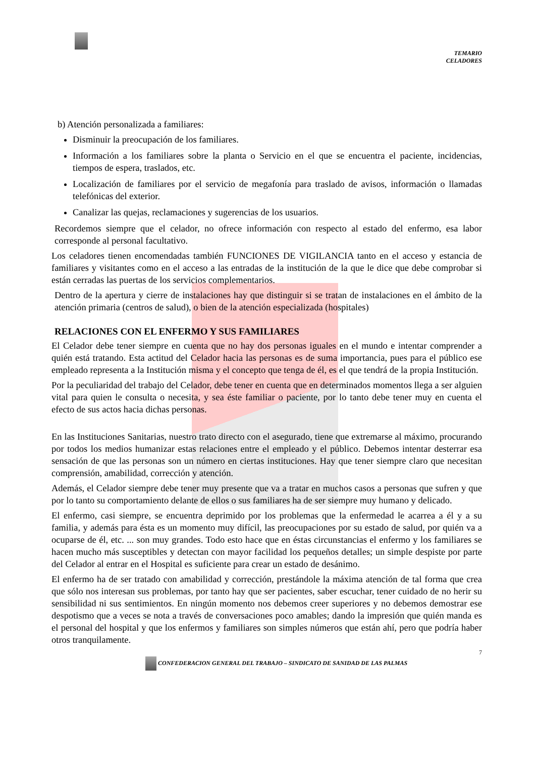TEMARIO
CELADORES
b) Atención personalizada a familiares:
Disminuir la preocupación de los familiares.
Información a los familiares sobre la planta o Servicio en el que se encuentra el paciente, incidencias, tiempos de espera, traslados, etc.
Localización de familiares por el servicio de megafonía para traslado de avisos, información o llamadas telefónicas del exterior.
Canalizar las quejas, reclamaciones y sugerencias de los usuarios.
Recordemos siempre que el celador, no ofrece información con respecto al estado del enfermo, esa labor corresponde al personal facultativo.
Los celadores tienen encomendadas también FUNCIONES DE VIGILANCIA tanto en el acceso y estancia de familiares y visitantes como en el acceso a las entradas de la institución de la que le dice que debe comprobar si están cerradas las puertas de los servicios complementarios.
Dentro de la apertura y cierre de instalaciones hay que distinguir si se tratan de instalaciones en el ámbito de la atención primaria (centros de salud), o bien de la atención especializada (hospitales)
RELACIONES CON EL ENFERMO Y SUS FAMILIARES
El Celador debe tener siempre en cuenta que no hay dos personas iguales en el mundo e intentar comprender a quién está tratando. Esta actitud del Celador hacia las personas es de suma importancia, pues para el público ese empleado representa a la Institución misma y el concepto que tenga de él, es el que tendrá de la propia Institución.
Por la peculiaridad del trabajo del Celador, debe tener en cuenta que en determinados momentos llega a ser alguien vital para quien le consulta o necesita, y sea éste familiar o paciente, por lo tanto debe tener muy en cuenta el efecto de sus actos hacia dichas personas.
En las Instituciones Sanitarias, nuestro trato directo con el asegurado, tiene que extremarse al máximo, procurando por todos los medios humanizar estas relaciones entre el empleado y el público. Debemos intentar desterrar esa sensación de que las personas son un número en ciertas instituciones. Hay que tener siempre claro que necesitan comprensión, amabilidad, corrección y atención.
Además, el Celador siempre debe tener muy presente que va a tratar en muchos casos a personas que sufren y que por lo tanto su comportamiento delante de ellos o sus familiares ha de ser siempre muy humano y delicado.
El enfermo, casi siempre, se encuentra deprimido por los problemas que la enfermedad le acarrea a él y a su familia, y además para ésta es un momento muy difícil, las preocupaciones por su estado de salud, por quién va a ocuparse de él, etc. ... son muy grandes. Todo esto hace que en éstas circunstancias el enfermo y los familiares se hacen mucho más susceptibles y detectan con mayor facilidad los pequeños detalles; un simple despiste por parte del Celador al entrar en el Hospital es suficiente para crear un estado de desánimo.
El enfermo ha de ser tratado con amabilidad y corrección, prestándole la máxima atención de tal forma que crea que sólo nos interesan sus problemas, por tanto hay que ser pacientes, saber escuchar, tener cuidado de no herir su sensibilidad ni sus sentimientos. En ningún momento nos debemos creer superiores y no debemos demostrar ese despotismo que a veces se nota a través de conversaciones poco amables; dando la impresión que quién manda es el personal del hospital y que los enfermos y familiares son simples números que están ahí, pero que podría haber otros tranquilamente.
7
CONFEDERACION GENERAL DEL TRABAJO – SINDICATO DE SANIDAD DE LAS PALMAS